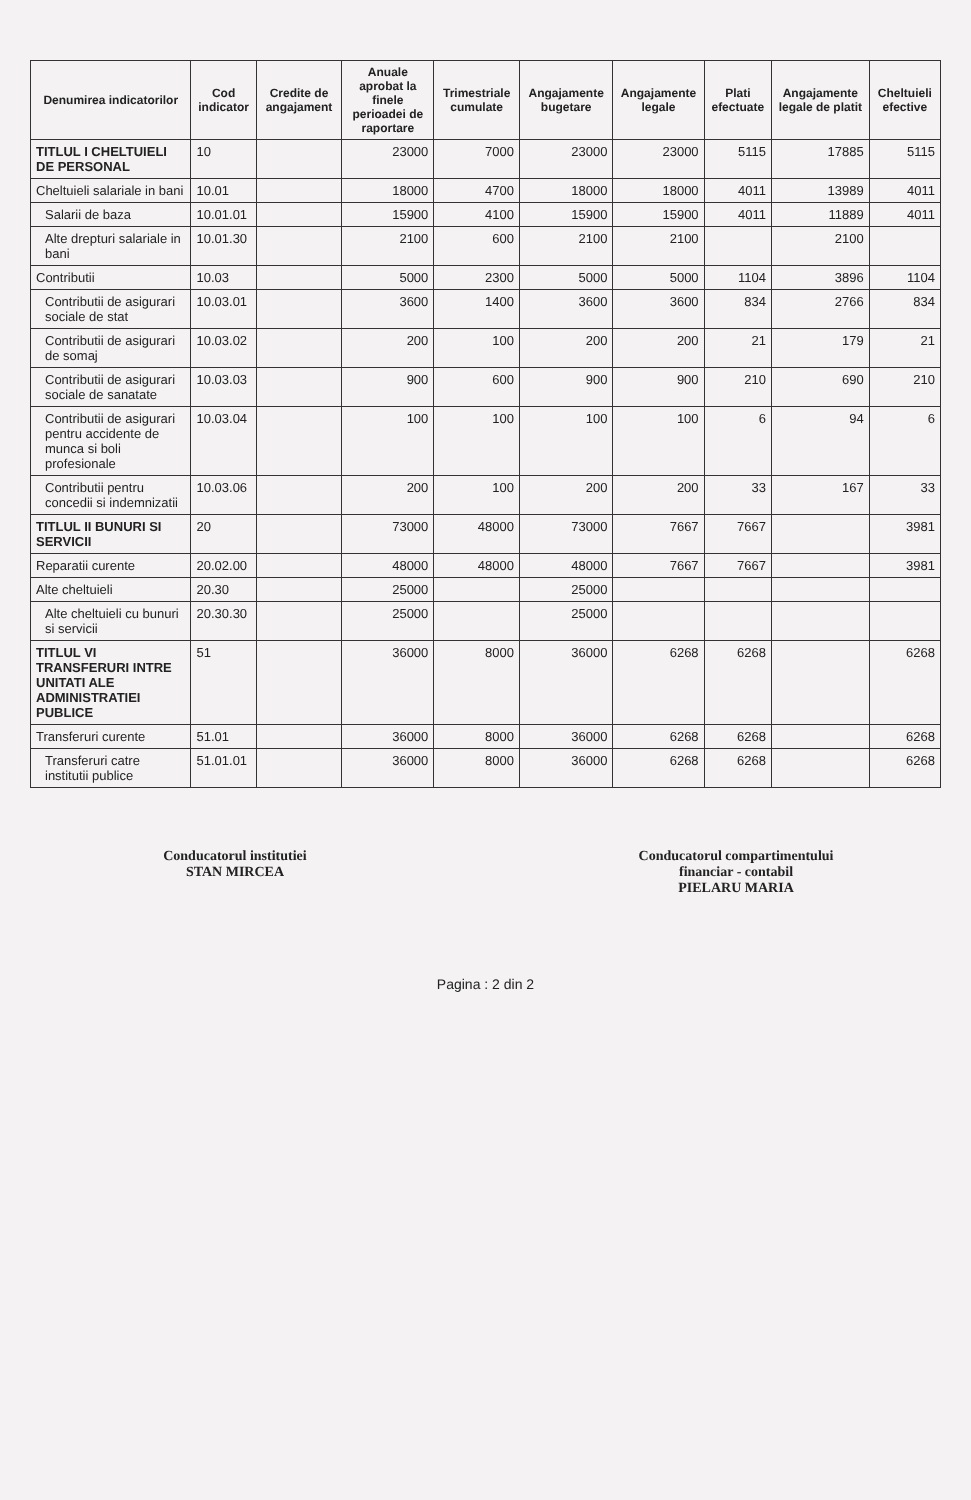| Denumirea indicatorilor | Cod indicator | Credite de angajament | Anuale aprobat la finele perioadei de raportare | Trimestriale cumulate | Angajamente bugetare | Angajamente legale | Plati efectuate | Angajamente legale de platit | Cheltuieli efective |
| --- | --- | --- | --- | --- | --- | --- | --- | --- | --- |
| TITLUL I CHELTUIELI DE PERSONAL | 10 | | 23000 | 7000 | 23000 | 23000 | 5115 | 17885 | 5115 |
| Cheltuieli salariale in bani | 10.01 | | 18000 | 4700 | 18000 | 18000 | 4011 | 13989 | 4011 |
| Salarii de baza | 10.01.01 | | 15900 | 4100 | 15900 | 15900 | 4011 | 11889 | 4011 |
| Alte drepturi salariale in bani | 10.01.30 | | 2100 | 600 | 2100 | 2100 | | 2100 | |
| Contributii | 10.03 | | 5000 | 2300 | 5000 | 5000 | 1104 | 3896 | 1104 |
| Contributii de asigurari sociale de stat | 10.03.01 | | 3600 | 1400 | 3600 | 3600 | 834 | 2766 | 834 |
| Contributii de asigurari de somaj | 10.03.02 | | 200 | 100 | 200 | 200 | 21 | 179 | 21 |
| Contributii de asigurari sociale de sanatate | 10.03.03 | | 900 | 600 | 900 | 900 | 210 | 690 | 210 |
| Contributii de asigurari pentru accidente de munca si boli profesionale | 10.03.04 | | 100 | 100 | 100 | 100 | 6 | 94 | 6 |
| Contributii pentru concedii si indemnizatii | 10.03.06 | | 200 | 100 | 200 | 200 | 33 | 167 | 33 |
| TITLUL II BUNURI SI SERVICII | 20 | | 73000 | 48000 | 73000 | 7667 | 7667 | | 3981 |
| Reparatii curente | 20.02.00 | | 48000 | 48000 | 48000 | 7667 | 7667 | | 3981 |
| Alte cheltuieli | 20.30 | | 25000 | | 25000 | | | | |
| Alte cheltuieli cu bunuri si servicii | 20.30.30 | | 25000 | | 25000 | | | | |
| TITLUL VI TRANSFERURI INTRE UNITATI ALE ADMINISTRATIEI PUBLICE | 51 | | 36000 | 8000 | 36000 | 6268 | 6268 | | 6268 |
| Transferuri curente | 51.01 | | 36000 | 8000 | 36000 | 6268 | 6268 | | 6268 |
| Transferuri catre institutii publice | 51.01.01 | | 36000 | 8000 | 36000 | 6268 | 6268 | | 6268 |
Conducatorul institutiei
STAN MIRCEA
Conducatorul compartimentului
financiar - contabil
PIELARU MARIA
Pagina : 2 din 2